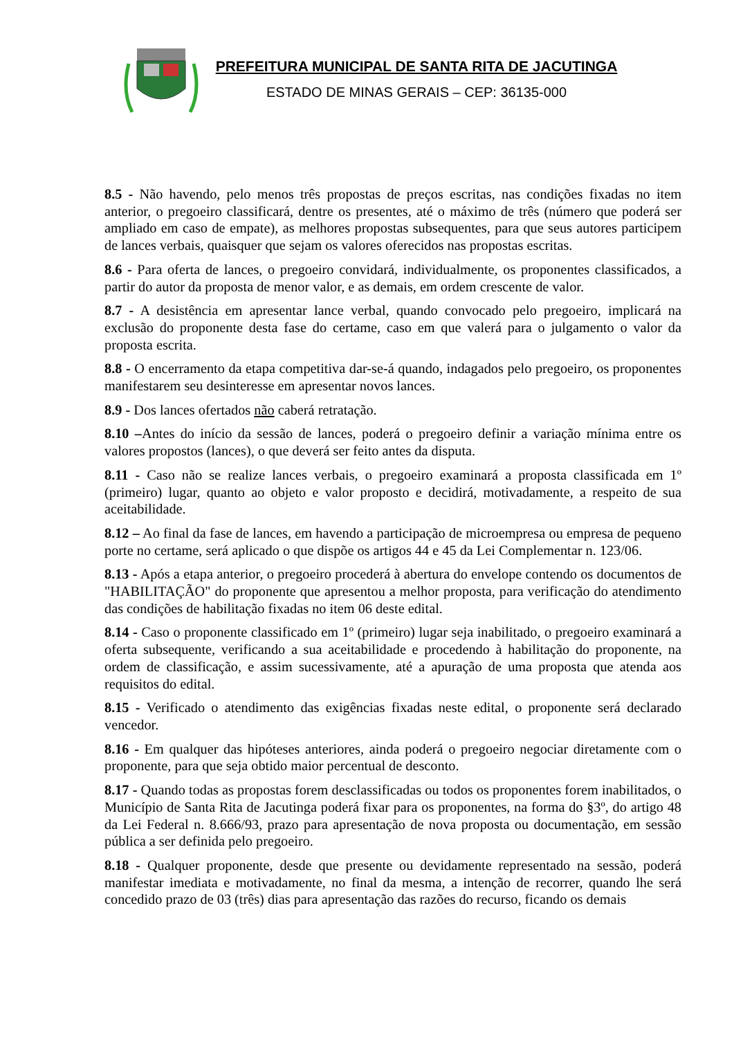PREFEITURA MUNICIPAL DE SANTA RITA DE JACUTINGA
ESTADO DE MINAS GERAIS – CEP: 36135-000
8.5 - Não havendo, pelo menos três propostas de preços escritas, nas condições fixadas no item anterior, o pregoeiro classificará, dentre os presentes, até o máximo de três (número que poderá ser ampliado em caso de empate), as melhores propostas subsequentes, para que seus autores participem de lances verbais, quaisquer que sejam os valores oferecidos nas propostas escritas.
8.6 - Para oferta de lances, o pregoeiro convidará, individualmente, os proponentes classificados, a partir do autor da proposta de menor valor, e as demais, em ordem crescente de valor.
8.7 - A desistência em apresentar lance verbal, quando convocado pelo pregoeiro, implicará na exclusão do proponente desta fase do certame, caso em que valerá para o julgamento o valor da proposta escrita.
8.8 - O encerramento da etapa competitiva dar-se-á quando, indagados pelo pregoeiro, os proponentes manifestarem seu desinteresse em apresentar novos lances.
8.9 - Dos lances ofertados não caberá retratação.
8.10 –Antes do início da sessão de lances, poderá o pregoeiro definir a variação mínima entre os valores propostos (lances), o que deverá ser feito antes da disputa.
8.11 - Caso não se realize lances verbais, o pregoeiro examinará a proposta classificada em 1º (primeiro) lugar, quanto ao objeto e valor proposto e decidirá, motivadamente, a respeito de sua aceitabilidade.
8.12 – Ao final da fase de lances, em havendo a participação de microempresa ou empresa de pequeno porte no certame, será aplicado o que dispõe os artigos 44 e 45 da Lei Complementar n. 123/06.
8.13 - Após a etapa anterior, o pregoeiro procederá à abertura do envelope contendo os documentos de "HABILITAÇÃO" do proponente que apresentou a melhor proposta, para verificação do atendimento das condições de habilitação fixadas no item 06 deste edital.
8.14 - Caso o proponente classificado em 1º (primeiro) lugar seja inabilitado, o pregoeiro examinará a oferta subsequente, verificando a sua aceitabilidade e procedendo à habilitação do proponente, na ordem de classificação, e assim sucessivamente, até a apuração de uma proposta que atenda aos requisitos do edital.
8.15 - Verificado o atendimento das exigências fixadas neste edital, o proponente será declarado vencedor.
8.16 - Em qualquer das hipóteses anteriores, ainda poderá o pregoeiro negociar diretamente com o proponente, para que seja obtido maior percentual de desconto.
8.17 - Quando todas as propostas forem desclassificadas ou todos os proponentes forem inabilitados, o Município de Santa Rita de Jacutinga poderá fixar para os proponentes, na forma do §3º, do artigo 48 da Lei Federal n. 8.666/93, prazo para apresentação de nova proposta ou documentação, em sessão pública a ser definida pelo pregoeiro.
8.18 - Qualquer proponente, desde que presente ou devidamente representado na sessão, poderá manifestar imediata e motivadamente, no final da mesma, a intenção de recorrer, quando lhe será concedido prazo de 03 (três) dias para apresentação das razões do recurso, ficando os demais